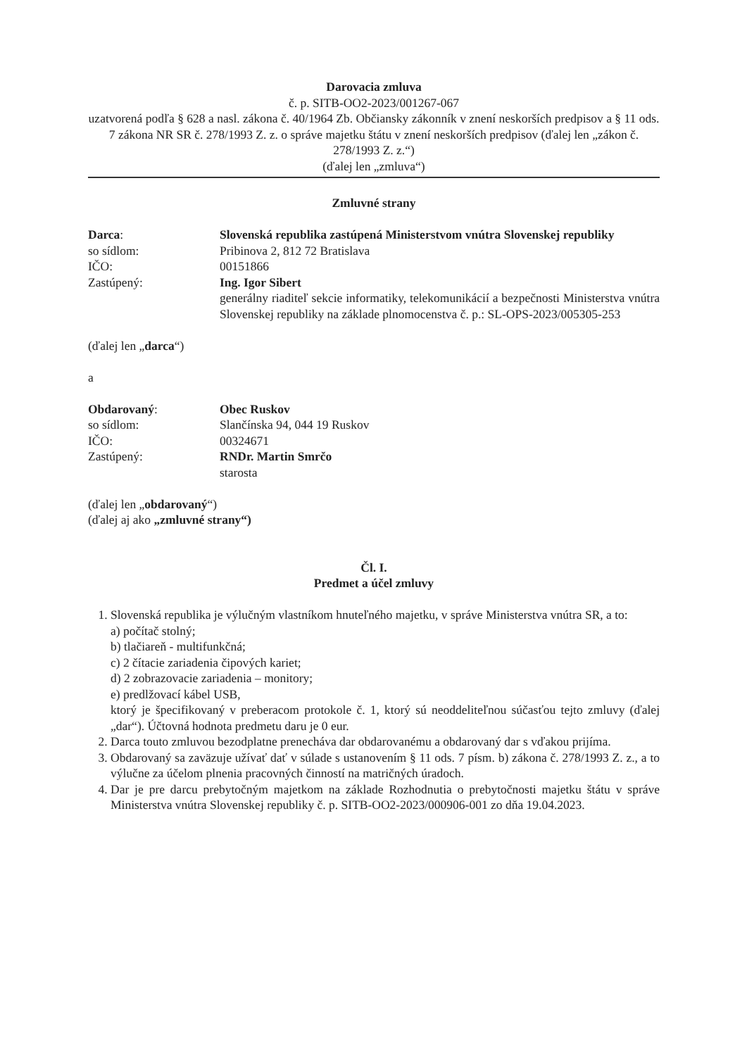Darovacia zmluva
č. p. SITB-OO2-2023/001267-067
uzatvorená podľa § 628 a nasl. zákona č. 40/1964 Zb. Občiansky zákonník v znení neskorších predpisov a § 11 ods. 7 zákona NR SR č. 278/1993 Z. z. o správe majetku štátu v znení neskorších predpisov (ďalej len „zákon č. 278/1993 Z. z.“)
(ďalej len „zmluva“)
Zmluvné strany
Darca: Slovenská republika zastúpená Ministerstvom vnútra Slovenskej republiky
so sídlom: Pribinova 2, 812 72 Bratislava
IČO: 00151866
Zastúpený: Ing. Igor Sibert
generálny riaditeľ sekcie informatiky, telekomunikácií a bezpečnosti Ministerstva vnútra Slovenskej republiky na základe plnomocenstva č. p.: SL-OPS-2023/005305-253
(ďalej len „darca“)
a
Obdarovaný: Obec Ruskov
so sídlom: Slančínska 94, 044 19 Ruskov
IČO: 00324671
Zastúpený: RNDr. Martin Smrčo
starosta
(ďalej len „obdarovaný“)
(ďalej aj ako „zmluvné strany“)
Čl. I.
Predmet a účel zmluvy
1. Slovenská republika je výlučným vlastníkom hnuteľného majetku, v správe Ministerstva vnútra SR, a to:
a) počítač stolný;
b) tlačiareň - multifunkčná;
c) 2 čítacie zariadenia čipových kariet;
d) 2 zobrazovacie zariadenia – monitory;
e) predlžovací kábel USB,
ktorý je špecifikovaný v preberacom protokole č. 1, ktorý sú neoddeliteľnou súčasťou tejto zmluvy (ďalej „dar“). Účtovná hodnota predmetu daru je 0 eur.
2. Darca touto zmluvou bezodplatne prenecháva dar obdarovanému a obdarovaný dar s vďakou prijíma.
3. Obdarovaný sa zaväzuje užívať dať v súlade s ustanovením § 11 ods. 7 písm. b) zákona č. 278/1993 Z. z., a to výlučne za účelom plnenia pracovných činností na matričných úradoch.
4. Dar je pre darcu prebytočným majetkom na základe Rozhodnutia o prebytočnosti majetku štátu v správe Ministerstva vnútra Slovenskej republiky č. p. SITB-OO2-2023/000906-001 zo dňa 19.04.2023.